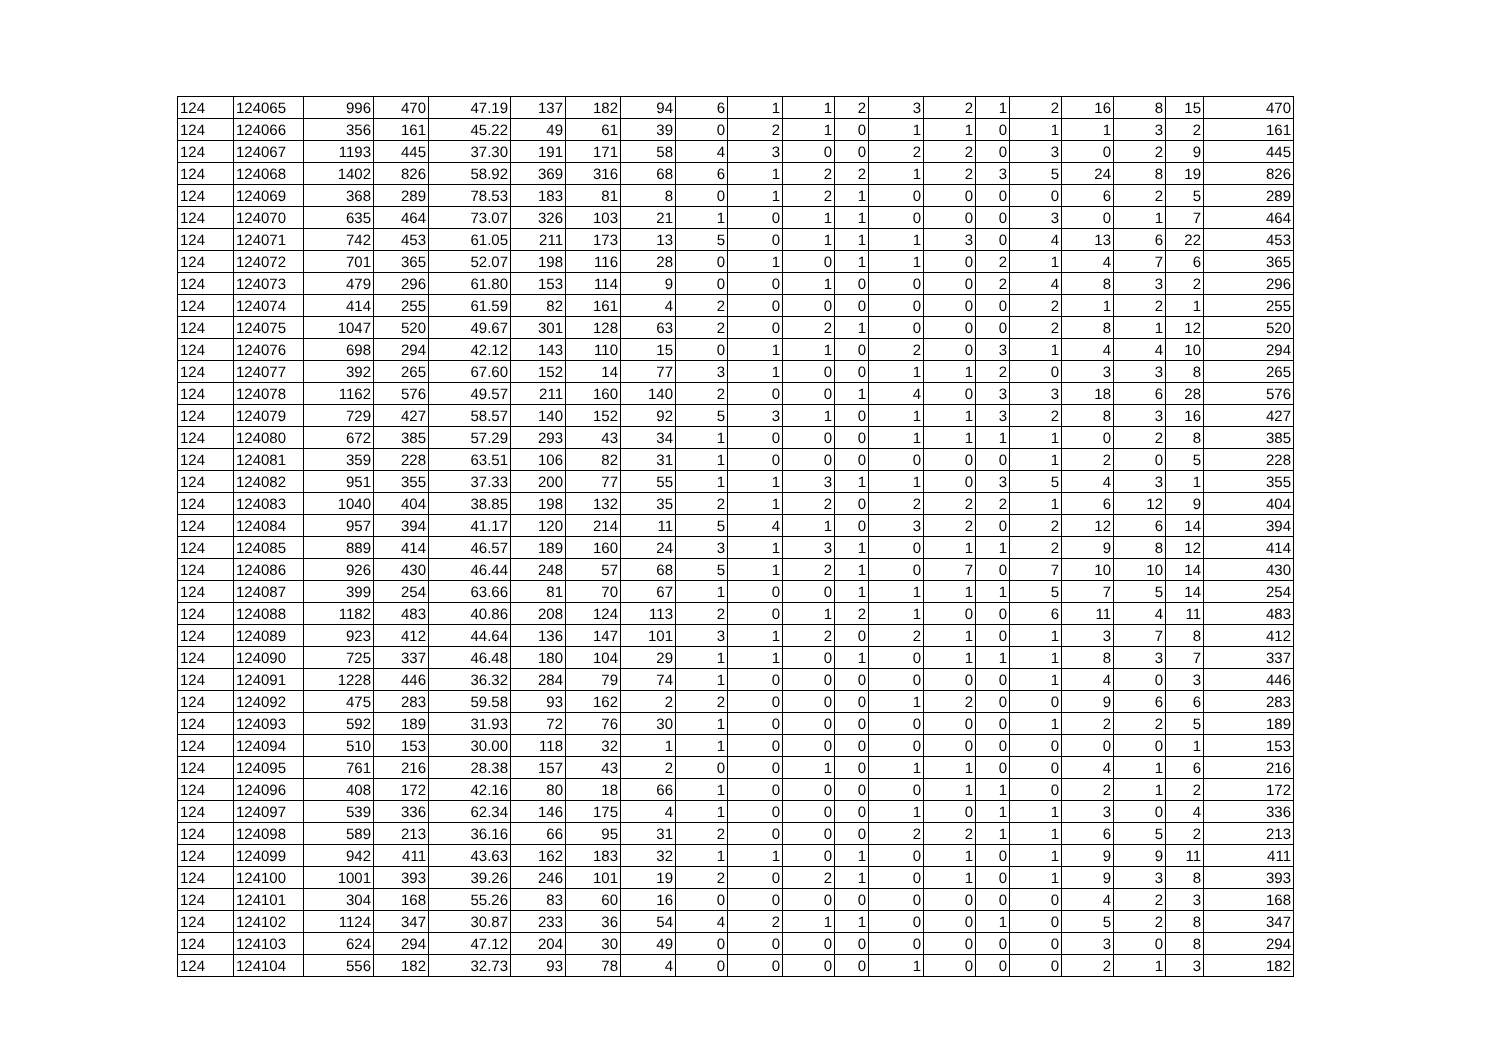| 124 | 124065 | 996 | 470 | 47.19 | 137 | 182 | 94 | 6 | 1 | 1 | 2 | 3 | 2 | 1 | 2 | 16 | 8 | 15 | 470 |
| 124 | 124066 | 356 | 161 | 45.22 | 49 | 61 | 39 | 0 | 2 | 1 | 0 | 1 | 1 | 0 | 1 | 1 | 3 | 2 | 161 |
| 124 | 124067 | 1193 | 445 | 37.30 | 191 | 171 | 58 | 4 | 3 | 0 | 0 | 2 | 2 | 0 | 3 | 0 | 2 | 9 | 445 |
| 124 | 124068 | 1402 | 826 | 58.92 | 369 | 316 | 68 | 6 | 1 | 2 | 2 | 1 | 2 | 3 | 5 | 24 | 8 | 19 | 826 |
| 124 | 124069 | 368 | 289 | 78.53 | 183 | 81 | 8 | 0 | 1 | 2 | 1 | 0 | 0 | 0 | 0 | 6 | 2 | 5 | 289 |
| 124 | 124070 | 635 | 464 | 73.07 | 326 | 103 | 21 | 1 | 0 | 1 | 1 | 0 | 0 | 0 | 3 | 0 | 1 | 7 | 464 |
| 124 | 124071 | 742 | 453 | 61.05 | 211 | 173 | 13 | 5 | 0 | 1 | 1 | 1 | 3 | 0 | 4 | 13 | 6 | 22 | 453 |
| 124 | 124072 | 701 | 365 | 52.07 | 198 | 116 | 28 | 0 | 1 | 0 | 1 | 1 | 0 | 2 | 1 | 4 | 7 | 6 | 365 |
| 124 | 124073 | 479 | 296 | 61.80 | 153 | 114 | 9 | 0 | 0 | 1 | 0 | 0 | 0 | 2 | 4 | 8 | 3 | 2 | 296 |
| 124 | 124074 | 414 | 255 | 61.59 | 82 | 161 | 4 | 2 | 0 | 0 | 0 | 0 | 0 | 0 | 2 | 1 | 2 | 1 | 255 |
| 124 | 124075 | 1047 | 520 | 49.67 | 301 | 128 | 63 | 2 | 0 | 2 | 1 | 0 | 0 | 0 | 2 | 8 | 1 | 12 | 520 |
| 124 | 124076 | 698 | 294 | 42.12 | 143 | 110 | 15 | 0 | 1 | 1 | 0 | 2 | 0 | 3 | 1 | 4 | 4 | 10 | 294 |
| 124 | 124077 | 392 | 265 | 67.60 | 152 | 14 | 77 | 3 | 1 | 0 | 0 | 1 | 1 | 2 | 0 | 3 | 3 | 8 | 265 |
| 124 | 124078 | 1162 | 576 | 49.57 | 211 | 160 | 140 | 2 | 0 | 0 | 1 | 4 | 0 | 3 | 3 | 18 | 6 | 28 | 576 |
| 124 | 124079 | 729 | 427 | 58.57 | 140 | 152 | 92 | 5 | 3 | 1 | 0 | 1 | 1 | 3 | 2 | 8 | 3 | 16 | 427 |
| 124 | 124080 | 672 | 385 | 57.29 | 293 | 43 | 34 | 1 | 0 | 0 | 0 | 1 | 1 | 1 | 1 | 0 | 2 | 8 | 385 |
| 124 | 124081 | 359 | 228 | 63.51 | 106 | 82 | 31 | 1 | 0 | 0 | 0 | 0 | 0 | 0 | 1 | 2 | 0 | 5 | 228 |
| 124 | 124082 | 951 | 355 | 37.33 | 200 | 77 | 55 | 1 | 1 | 3 | 1 | 1 | 0 | 3 | 5 | 4 | 3 | 1 | 355 |
| 124 | 124083 | 1040 | 404 | 38.85 | 198 | 132 | 35 | 2 | 1 | 2 | 0 | 2 | 2 | 2 | 1 | 6 | 12 | 9 | 404 |
| 124 | 124084 | 957 | 394 | 41.17 | 120 | 214 | 11 | 5 | 4 | 1 | 0 | 3 | 2 | 0 | 2 | 12 | 6 | 14 | 394 |
| 124 | 124085 | 889 | 414 | 46.57 | 189 | 160 | 24 | 3 | 1 | 3 | 1 | 0 | 1 | 1 | 2 | 9 | 8 | 12 | 414 |
| 124 | 124086 | 926 | 430 | 46.44 | 248 | 57 | 68 | 5 | 1 | 2 | 1 | 0 | 7 | 0 | 7 | 10 | 10 | 14 | 430 |
| 124 | 124087 | 399 | 254 | 63.66 | 81 | 70 | 67 | 1 | 0 | 0 | 1 | 1 | 1 | 1 | 5 | 7 | 5 | 14 | 254 |
| 124 | 124088 | 1182 | 483 | 40.86 | 208 | 124 | 113 | 2 | 0 | 1 | 2 | 1 | 0 | 0 | 6 | 11 | 4 | 11 | 483 |
| 124 | 124089 | 923 | 412 | 44.64 | 136 | 147 | 101 | 3 | 1 | 2 | 0 | 2 | 1 | 0 | 1 | 3 | 7 | 8 | 412 |
| 124 | 124090 | 725 | 337 | 46.48 | 180 | 104 | 29 | 1 | 1 | 0 | 1 | 0 | 1 | 1 | 1 | 8 | 3 | 7 | 337 |
| 124 | 124091 | 1228 | 446 | 36.32 | 284 | 79 | 74 | 1 | 0 | 0 | 0 | 0 | 0 | 0 | 1 | 4 | 0 | 3 | 446 |
| 124 | 124092 | 475 | 283 | 59.58 | 93 | 162 | 2 | 2 | 0 | 0 | 0 | 1 | 2 | 0 | 0 | 9 | 6 | 6 | 283 |
| 124 | 124093 | 592 | 189 | 31.93 | 72 | 76 | 30 | 1 | 0 | 0 | 0 | 0 | 0 | 0 | 1 | 2 | 2 | 5 | 189 |
| 124 | 124094 | 510 | 153 | 30.00 | 118 | 32 | 1 | 1 | 0 | 0 | 0 | 0 | 0 | 0 | 0 | 0 | 0 | 1 | 153 |
| 124 | 124095 | 761 | 216 | 28.38 | 157 | 43 | 2 | 0 | 0 | 1 | 0 | 1 | 1 | 0 | 0 | 4 | 1 | 6 | 216 |
| 124 | 124096 | 408 | 172 | 42.16 | 80 | 18 | 66 | 1 | 0 | 0 | 0 | 0 | 1 | 1 | 0 | 2 | 1 | 2 | 172 |
| 124 | 124097 | 539 | 336 | 62.34 | 146 | 175 | 4 | 1 | 0 | 0 | 0 | 1 | 0 | 1 | 1 | 3 | 0 | 4 | 336 |
| 124 | 124098 | 589 | 213 | 36.16 | 66 | 95 | 31 | 2 | 0 | 0 | 0 | 2 | 2 | 1 | 1 | 6 | 5 | 2 | 213 |
| 124 | 124099 | 942 | 411 | 43.63 | 162 | 183 | 32 | 1 | 1 | 0 | 1 | 0 | 1 | 0 | 1 | 9 | 9 | 11 | 411 |
| 124 | 124100 | 1001 | 393 | 39.26 | 246 | 101 | 19 | 2 | 0 | 2 | 1 | 0 | 1 | 0 | 1 | 9 | 3 | 8 | 393 |
| 124 | 124101 | 304 | 168 | 55.26 | 83 | 60 | 16 | 0 | 0 | 0 | 0 | 0 | 0 | 0 | 0 | 4 | 2 | 3 | 168 |
| 124 | 124102 | 1124 | 347 | 30.87 | 233 | 36 | 54 | 4 | 2 | 1 | 1 | 0 | 0 | 1 | 0 | 5 | 2 | 8 | 347 |
| 124 | 124103 | 624 | 294 | 47.12 | 204 | 30 | 49 | 0 | 0 | 0 | 0 | 0 | 0 | 0 | 0 | 3 | 0 | 8 | 294 |
| 124 | 124104 | 556 | 182 | 32.73 | 93 | 78 | 4 | 0 | 0 | 0 | 0 | 1 | 0 | 0 | 0 | 2 | 1 | 3 | 182 |